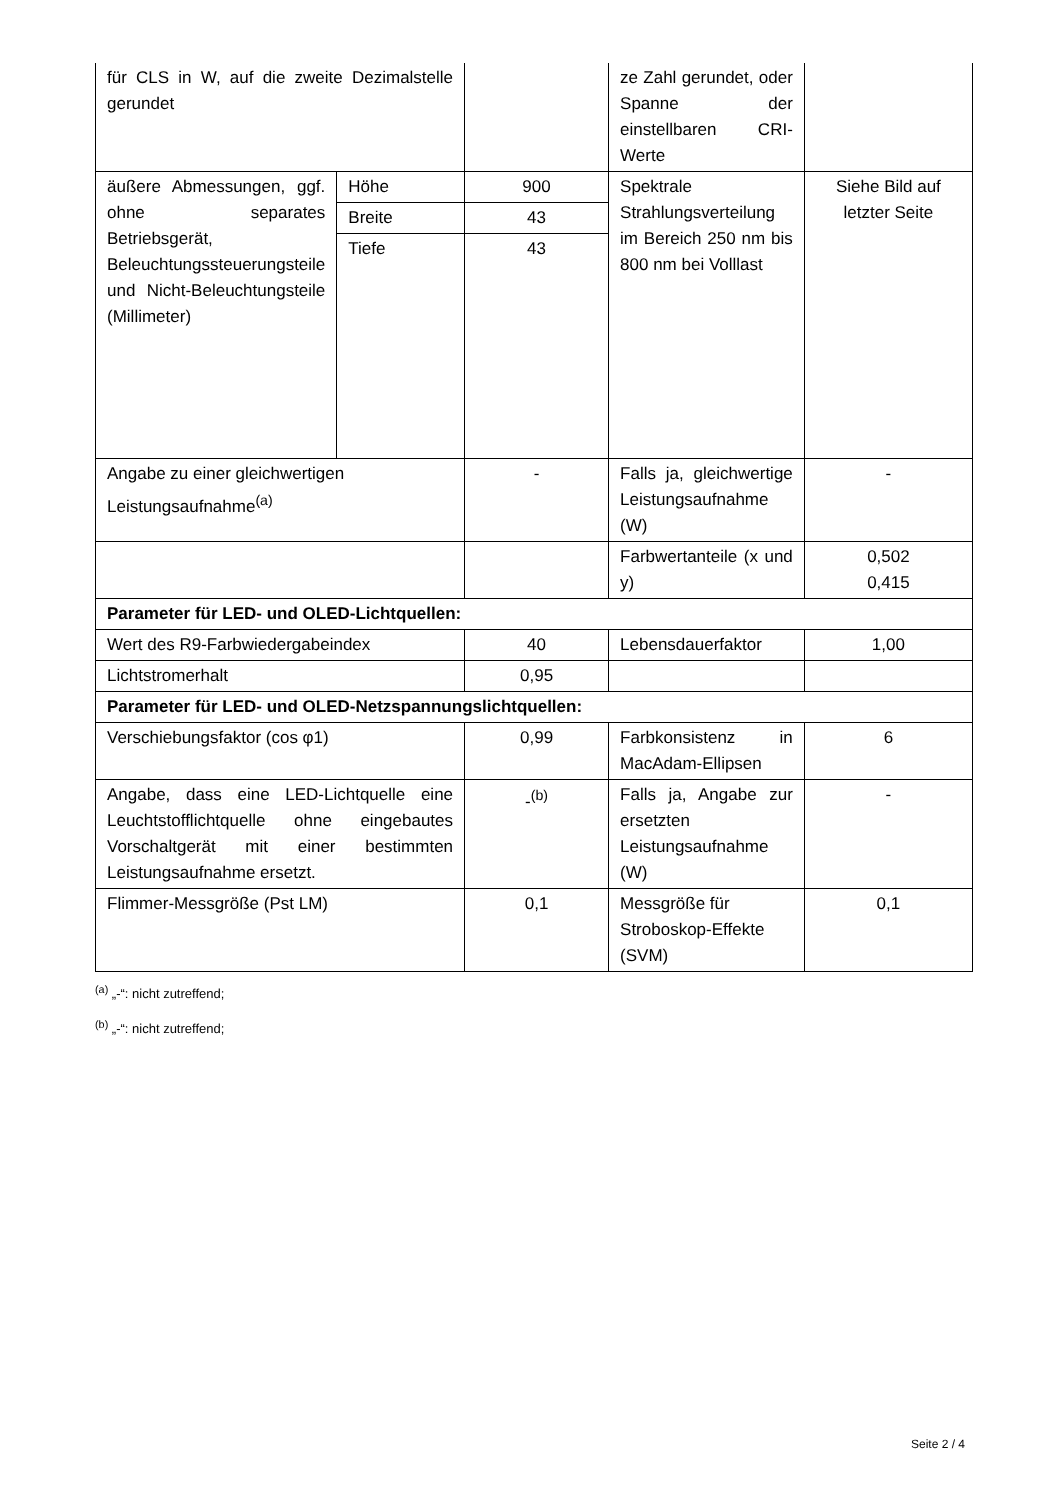| für CLS in W, auf die zweite Dezimalstelle gerundet | | | ze Zahl gerundet, oder Spanne der einstellbaren CRI-Werte | |
| äußere Abmessungen, ggf. ohne separates Betriebsgerät, Beleuchtungssteuerungsteile und Nicht-Beleuchtungsteile (Millimeter) | Höhe | 900 | Spektrale Strahlungsverteilung im Bereich 250 nm bis 800 nm bei Volllast | Siehe Bild auf letzter Seite |
| | Breite | 43 | | |
| | Tiefe | 43 | | |
| Angabe zu einer gleichwertigen Leistungsaufnahme<sup>(a)</sup> | | - | Falls ja, gleichwertige Leistungsaufnahme (W) | - |
| | | | Farbwertanteile (x und y) | 0,502 0,415 |
| Parameter für LED- und OLED-Lichtquellen: | | | | |
| Wert des R9-Farbwiedergabeindex | | 40 | Lebensdauerfaktor | 1,00 |
| Lichtstromerhalt | | 0,95 | | |
| Parameter für LED- und OLED-Netzspannungslichtquellen: | | | | |
| Verschiebungsfaktor (cos φ1) | | 0,99 | Farbkonsistenz in MacAdam-Ellipsen | 6 |
| Angabe, dass eine LED-Lichtquelle eine Leuchtstofflichtquelle ohne eingebautes Vorschaltgerät mit einer bestimmten Leistungsaufnahme ersetzt. | | -<sup>(b)</sup> | Falls ja, Angabe zur ersetzten Leistungsaufnahme (W) | - |
| Flimmer-Messgröße (Pst LM) | | 0,1 | Messgröße für Stroboskop-Effekte (SVM) | 0,1 |
<sup>(a)</sup> „-“: nicht zutreffend;
<sup>(b)</sup> „-“: nicht zutreffend;
Seite 2 / 4